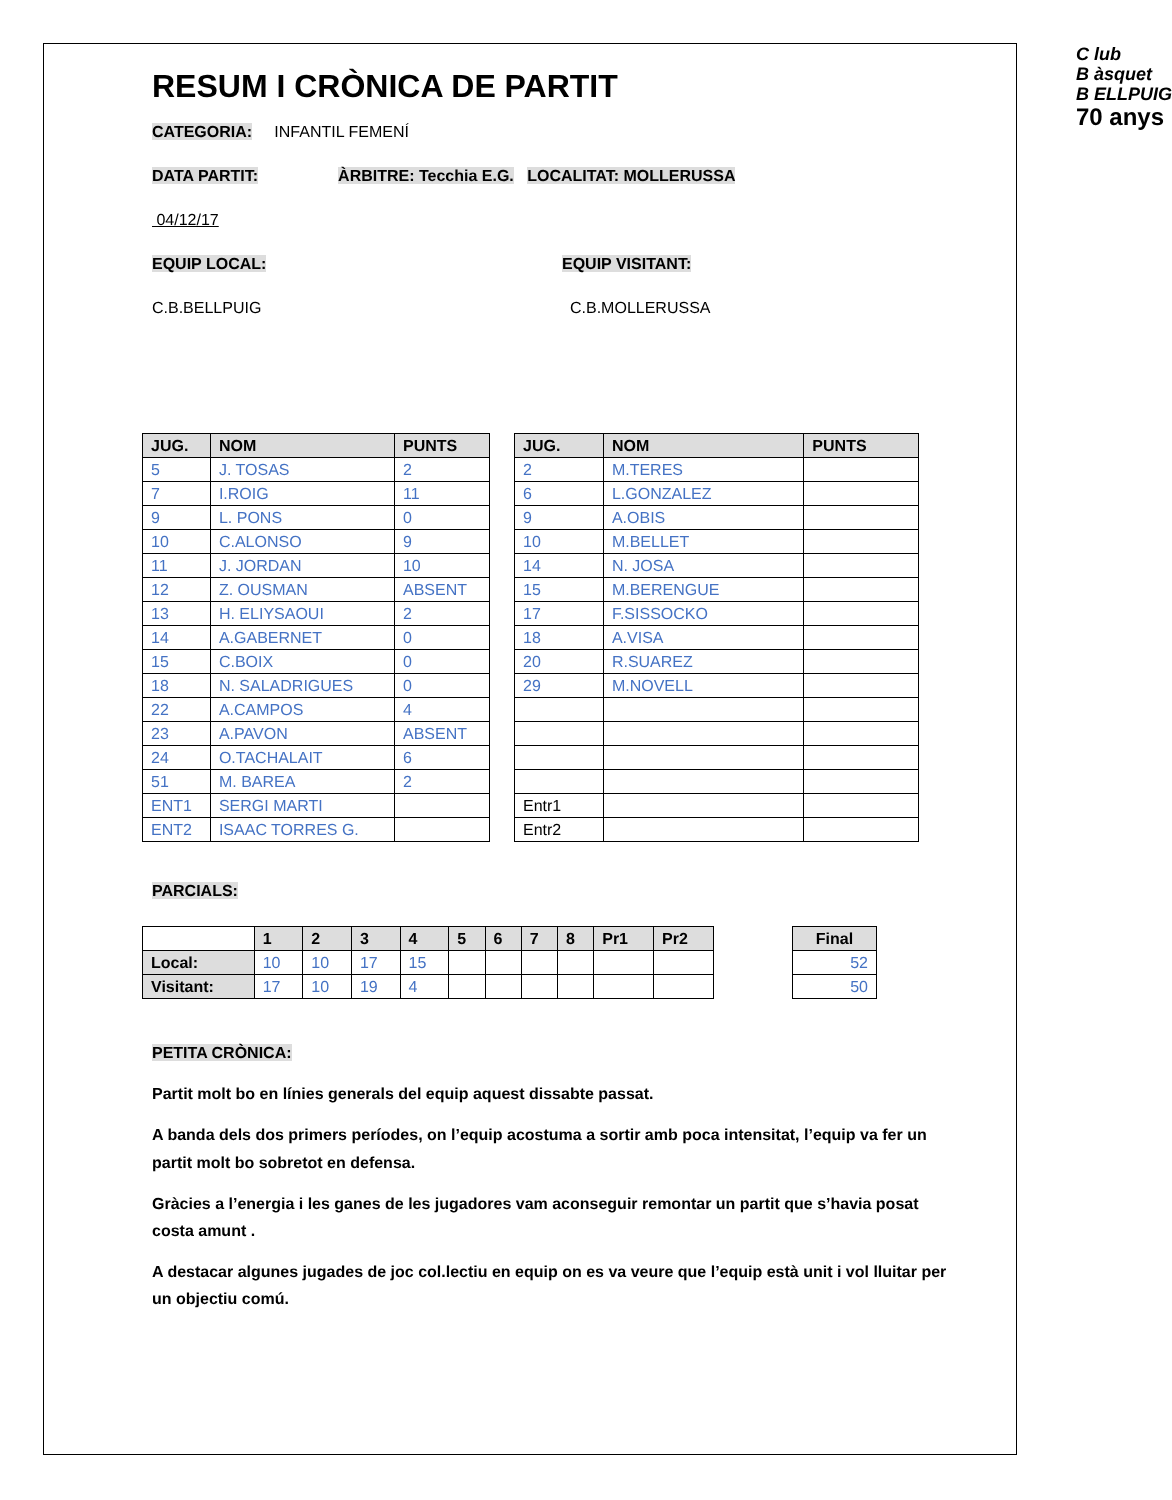C lub
B àsquet
B ELLPUIG
70 anys
RESUM I CRÒNICA DE PARTIT
CATEGORIA: INFANTIL FEMENÍ
DATA PARTIT: ÀRBITRE: Tecchia E.G. LOCALITAT: MOLLERUSSA
04/12/17
EQUIP LOCAL: EQUIP VISITANT:
C.B.BELLPUIG C.B.MOLLERUSSA
| JUG. | NOM | PUNTS |
| --- | --- | --- |
| 5 | J. TOSAS | 2 |
| 7 | I.ROIG | 11 |
| 9 | L. PONS | 0 |
| 10 | C.ALONSO | 9 |
| 11 | J. JORDAN | 10 |
| 12 | Z. OUSMAN | ABSENT |
| 13 | H. ELIYSAOUI | 2 |
| 14 | A.GABERNET | 0 |
| 15 | C.BOIX | 0 |
| 18 | N. SALADRIGUES | 0 |
| 22 | A.CAMPOS | 4 |
| 23 | A.PAVON | ABSENT |
| 24 | O.TACHALAIT | 6 |
| 51 | M. BAREA | 2 |
| ENT1 | SERGI MARTI | |
| ENT2 | ISAAC TORRES G. | |
| JUG. | NOM | PUNTS |
| --- | --- | --- |
| 2 | M.TERES | |
| 6 | L.GONZALEZ | |
| 9 | A.OBIS | |
| 10 | M.BELLET | |
| 14 | N. JOSA | |
| 15 | M.BERENGUE | |
| 17 | F.SISSOCKO | |
| 18 | A.VISA | |
| 20 | R.SUAREZ | |
| 29 | M.NOVELL | |
| Entr1 | | |
| Entr2 | | |
PARCIALS:
| | 1 | 2 | 3 | 4 | 5 | 6 | 7 | 8 | Pr1 | Pr2 |
| --- | --- | --- | --- | --- | --- | --- | --- | --- | --- | --- |
| Local: | 10 | 10 | 17 | 15 | | | | | | |
| Visitant: | 17 | 10 | 19 | 4 | | | | | | |
| Final |
| --- |
| 52 |
| 50 |
PETITA CRÒNICA:
Partit molt bo en línies generals del equip aquest dissabte passat.
A banda dels dos primers períodes, on l’equip acostuma a sortir amb poca intensitat, l’equip va fer un partit molt bo sobretot en defensa.
Gràcies a l’energia i les ganes de les jugadores vam aconseguir remontar un partit que s’havia posat costa amunt .
A destacar algunes jugades de joc col.lectiu en equip on es va veure que l’equip està unit i vol lluitar per un objectiu comú.